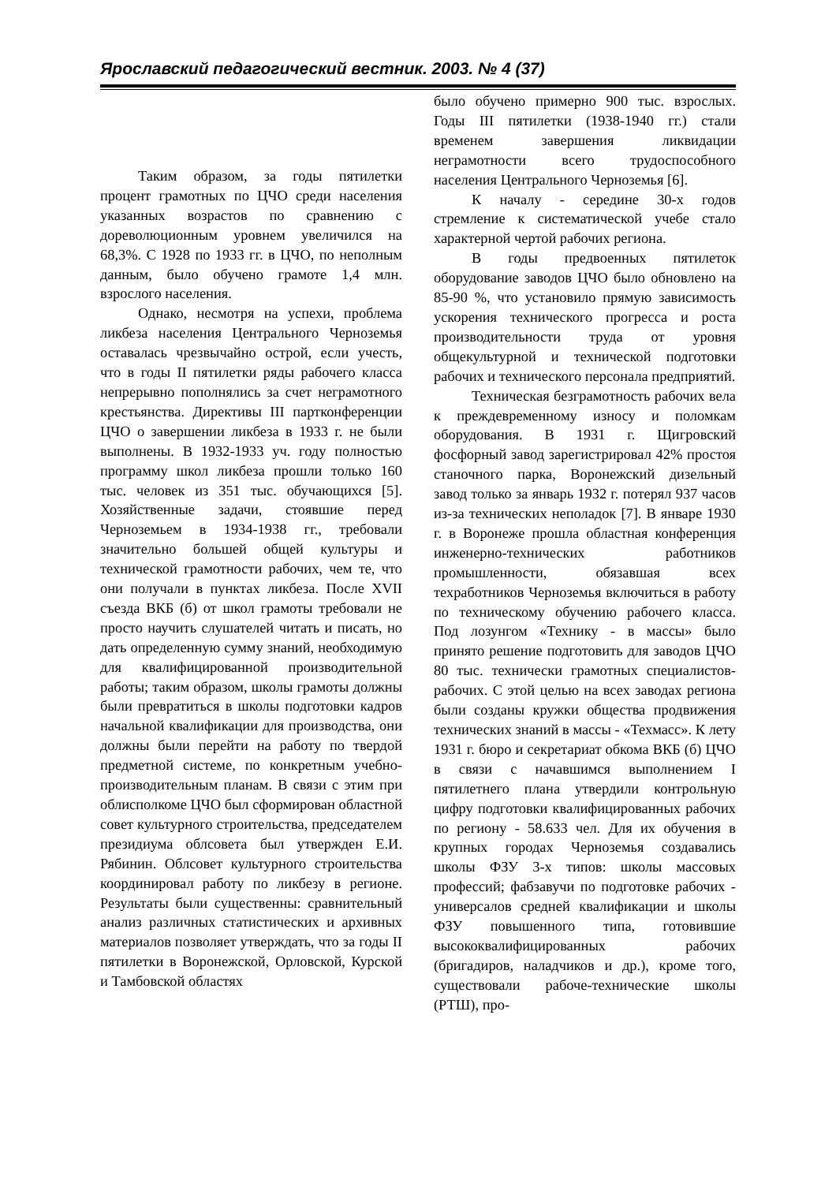Ярославский педагогический вестник. 2003. № 4 (37)
Таким образом, за годы пятилетки процент грамотных по ЦЧО среди населения указанных возрастов по сравнению с дореволюционным уровнем увеличился на 68,3%. С 1928 по 1933 гг. в ЦЧО, по неполным данным, было обучено грамоте 1,4 млн. взрослого населения.
Однако, несмотря на успехи, проблема ликбеза населения Центрального Черноземья оставалась чрезвычайно острой, если учесть, что в годы II пятилетки ряды рабочего класса непрерывно пополнялись за счет неграмотного крестьянства. Директивы III партконференции ЦЧО о завершении ликбеза в 1933 г. не были выполнены. В 1932-1933 уч. году полностью программу школ ликбеза прошли только 160 тыс. человек из 351 тыс. обучающихся [5]. Хозяйственные задачи, стоявшие перед Черноземьем в 1934-1938 гг., требовали значительно большей общей культуры и технической грамотности рабочих, чем те, что они получали в пунктах ликбеза. После XVII съезда ВКБ (б) от школ грамоты требовали не просто научить слушателей читать и писать, но дать определенную сумму знаний, необходимую для квалифицированной производительной работы; таким образом, школы грамоты должны были превратиться в школы подготовки кадров начальной квалификации для производства, они должны были перейти на работу по твердой предметной системе, по конкретным учебно-производительным планам. В связи с этим при облисполкоме ЦЧО был сформирован областной совет культурного строительства, председателем президиума облсовета был утвержден Е.И. Рябинин. Облсовет культурного строительства координировал работу по ликбезу в регионе. Результаты были существенны: сравнительный анализ различных статистических и архивных материалов позволяет утверждать, что за годы II пятилетки в Воронежской, Орловской, Курской и Тамбовской областях
было обучено примерно 900 тыс. взрослых. Годы III пятилетки (1938-1940 гг.) стали временем завершения ликвидации неграмотности всего трудоспособного населения Центрального Черноземья [6].
К началу - середине 30-х годов стремление к систематической учебе стало характерной чертой рабочих региона.
В годы предвоенных пятилеток оборудование заводов ЦЧО было обновлено на 85-90 %, что установило прямую зависимость ускорения технического прогресса и роста производительности труда от уровня общекультурной и технической подготовки рабочих и технического персонала предприятий.
Техническая безграмотность рабочих вела к преждевременному износу и поломкам оборудования. В 1931 г. Щигровский фосфорный завод зарегистрировал 42% простоя станочного парка, Воронежский дизельный завод только за январь 1932 г. потерял 937 часов из-за технических неполадок [7]. В январе 1930 г. в Воронеже прошла областная конференция инженерно-технических работников промышленности, обязавшая всех техработников Черноземья включиться в работу по техническому обучению рабочего класса. Под лозунгом «Технику - в массы» было принято решение подготовить для заводов ЦЧО 80 тыс. технически грамотных специалистов-рабочих. С этой целью на всех заводах региона были созданы кружки общества продвижения технических знаний в массы - «Техмасс». К лету 1931 г. бюро и секретариат обкома ВКБ (б) ЦЧО в связи с начавшимся выполнением I пятилетнего плана утвердили контрольную цифру подготовки квалифицированных рабочих по региону - 58.633 чел. Для их обучения в крупных городах Черноземья создавались школы ФЗУ 3-х типов: школы массовых профессий; фабзавучи по подготовке рабочих - универсалов средней квалификации и школы ФЗУ повышенного типа, готовившие высококвалифицированных рабочих (бригадиров, наладчиков и др.), кроме того, существовали рабоче-технические школы (РТШ), про-